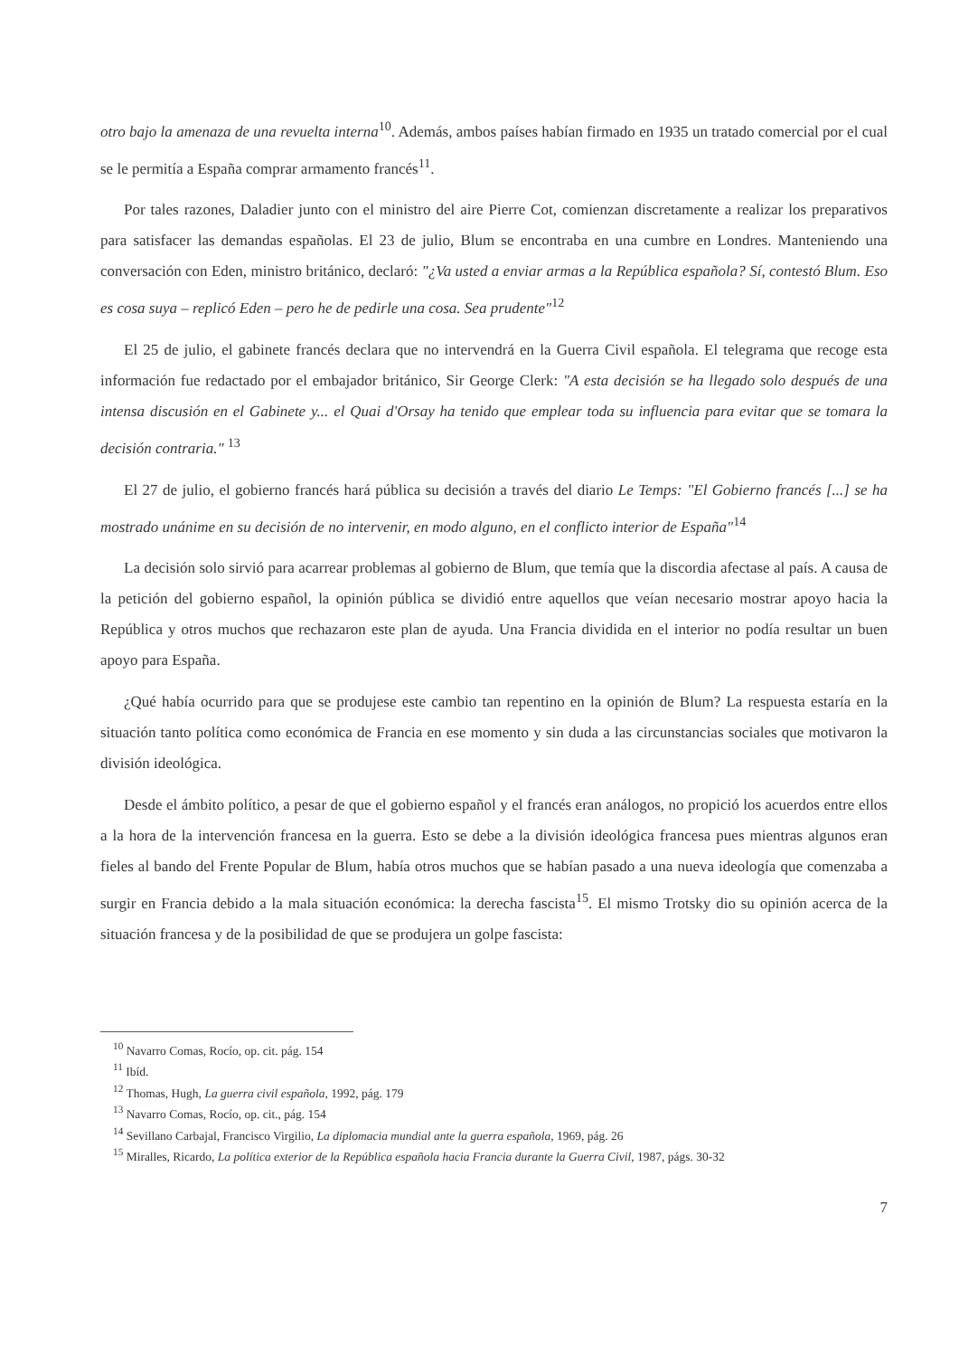otro bajo la amenaza de una revuelta interna<sup>10</sup>. Además, ambos países habían firmado en 1935 un tratado comercial por el cual se le permitía a España comprar armamento francés<sup>11</sup>.
Por tales razones, Daladier junto con el ministro del aire Pierre Cot, comienzan discretamente a realizar los preparativos para satisfacer las demandas españolas. El 23 de julio, Blum se encontraba en una cumbre en Londres. Manteniendo una conversación con Eden, ministro británico, declaró: "¿Va usted a enviar armas a la República española? Sí, contestó Blum. Eso es cosa suya – replicó Eden – pero he de pedirle una cosa. Sea prudente"<sup>12</sup>
El 25 de julio, el gabinete francés declara que no intervendrá en la Guerra Civil española. El telegrama que recoge esta información fue redactado por el embajador británico, Sir George Clerk: "A esta decisión se ha llegado solo después de una intensa discusión en el Gabinete y... el Quai d'Orsay ha tenido que emplear toda su influencia para evitar que se tomara la decisión contraria." <sup>13</sup>
El 27 de julio, el gobierno francés hará pública su decisión a través del diario Le Temps: "El Gobierno francés [...] se ha mostrado unánime en su decisión de no intervenir, en modo alguno, en el conflicto interior de España"<sup>14</sup>
La decisión solo sirvió para acarrear problemas al gobierno de Blum, que temía que la discordia afectase al país. A causa de la petición del gobierno español, la opinión pública se dividió entre aquellos que veían necesario mostrar apoyo hacia la República y otros muchos que rechazaron este plan de ayuda. Una Francia dividida en el interior no podía resultar un buen apoyo para España.
¿Qué había ocurrido para que se produjese este cambio tan repentino en la opinión de Blum? La respuesta estaría en la situación tanto política como económica de Francia en ese momento y sin duda a las circunstancias sociales que motivaron la división ideológica.
Desde el ámbito político, a pesar de que el gobierno español y el francés eran análogos, no propició los acuerdos entre ellos a la hora de la intervención francesa en la guerra. Esto se debe a la división ideológica francesa pues mientras algunos eran fieles al bando del Frente Popular de Blum, había otros muchos que se habían pasado a una nueva ideología que comenzaba a surgir en Francia debido a la mala situación económica: la derecha fascista<sup>15</sup>. El mismo Trotsky dio su opinión acerca de la situación francesa y de la posibilidad de que se produjera un golpe fascista:
<sup>10</sup> Navarro Comas, Rocío, op. cit. pág. 154
<sup>11</sup> Ibíd.
<sup>12</sup> Thomas, Hugh, La guerra civil española, 1992, pág. 179
<sup>13</sup> Navarro Comas, Rocío, op. cit., pág. 154
<sup>14</sup> Sevillano Carbajal, Francisco Virgilio, La diplomacia mundial ante la guerra española, 1969, pág. 26
<sup>15</sup> Miralles, Ricardo, La política exterior de la República española hacia Francia durante la Guerra Civil, 1987, págs. 30-32
7